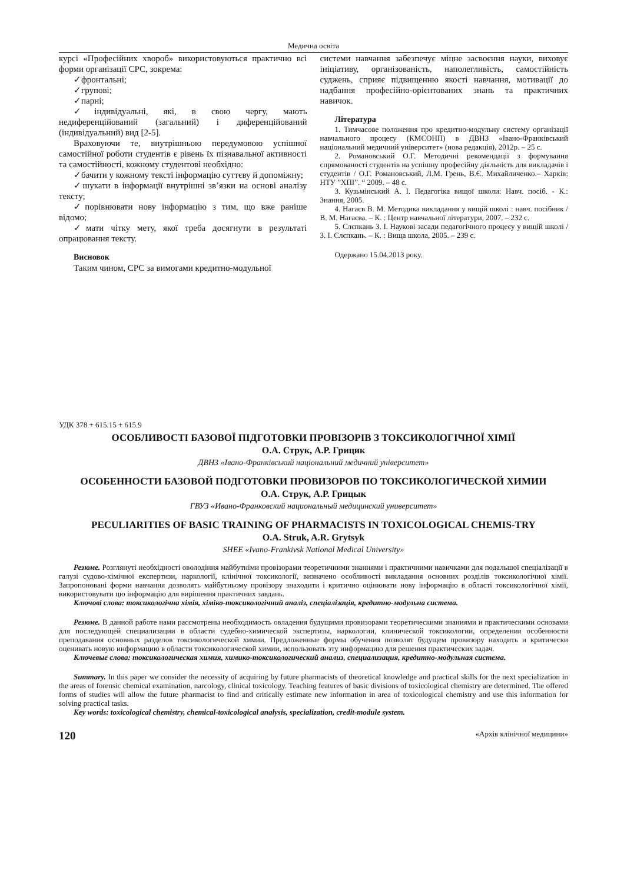Медична освіта
курсі «Професійних хвороб» використовуються практично всі форми організації СРС, зокрема:
✓фронтальні;
✓групові;
✓парні;
✓індивідуальні, які, в свою чергу, мають недиференційований (загальний) і диференційований (індивідуальний) вид [2-5].
Враховуючи те, внутрішньою передумовою успішної самостійної роботи студентів є рівень їх пізнавальної активності та самостійності, кожному студентові необхідно:
✓бачити у кожному тексті інформацію суттєву й допоміжну;
✓шукати в інформації внутрішні зв’язки на основі аналізу тексту;
✓порівнювати нову інформацію з тим, що вже раніше відомо;
✓мати чітку мету, якої треба досягнути в результаті опрацювання тексту.
Висновок
Таким чином, СРС за вимогами кредитно-модульної
системи навчання забезпечує міцне засвоєння науки, виховує ініціативу, організованість, наполегливість, самостійність суджень, сприяє підвищенню якості навчання, мотивації до надбання професійно-орієнтованих знань та практичних навичок.
Література
1. Тимчасове положення про кредитно-модульну систему організації навчального процесу (КМСОНП) в ДВНЗ «Івано-Франківський національний медичний університет» (нова редакція), 2012р. – 25 с.
2. Романовський О.Г. Методичні рекомендації з формування спрямованості студентів на успішну професійну діяльність для викладачів і студентів / О.Г. Романовський, Л.М. Грень, В.Є. Михайличенко.– Харків: НТУ ”ХПІ”. “ 2009. – 48 с.
3. Кузьмінський А. І. Педагогіка вищої школи: Навч. посіб. - К.: Знання, 2005.
4. Нагаєв В. М. Методика викладання у вищій школі : навч. посібник / В. М. Нагаєва. – К. : Центр навчальної літератури, 2007. – 232 с.
5. Слєпкань З. І. Наукові засади педагогічного процесу у вищій школі / З. І. Слєпкань. – К. : Вища школа, 2005. – 239 с.
Одержано 15.04.2013 року.
УДК 378 + 615.15 + 615.9
ОСОБЛИВОСТІ БАЗОВОЇ ПІДГОТОВКИ ПРОВІЗОРІВ З ТОКСИКОЛОГІЧНОЇ ХІМІЇ
О.А. Струк, А.Р. Грицик
ДВНЗ «Івано-Франківський національний медичний університет»
ОСОБЕННОСТИ БАЗОВОЙ ПОДГОТОВКИ ПРОВИЗОРОВ ПО ТОКСИКОЛОГИЧЕСКОЙ ХИМИИ
О.А. Струк, А.Р. Грицык
ГВУЗ «Ивано-Франковский национальный медицинский университет»
PECULIARITIES OF BASIC TRAINING OF PHARMACISTS IN TOXICOLOGICAL CHEMIS-TRY
O.A. Struk, A.R. Grytsyk
SHEE «Ivano-Frankivsk National Medical University»
Резюме. Розглянуті необхідності оволодіння майбутніми провізорами теоретичними знаннями і практичними навичками для подальшої спеціалізації в галузі судово-хімічної експертизи, наркології, клінічної токсикології, визначено особливості викладання основних розділів токсикологічної хімії. Запропоновані форми навчання дозволять майбутньому провізору знаходити і критично оцінювати нову інформацію в області токсикологічної хімії, використовувати цю інформацію для вирішення практичних завдань.
Ключові слова: токсикологічна хімія, хіміко-токсикологічний аналіз, спеціалізація, кредитно-модульна система.
Резюме. В данной работе нами рассмотрены необходимость овладения будущими провизорами теоретическими знаниями и практическими основами для последующей специализации в области судебно-химической экспертизы, наркологии, клинической токсикологии, определения особенности преподавания основных разделов токсикологической химии. Предложенные формы обучения позволят будущем провизору находить и критически оценивать новую информацию в области токсикологической химии, использовать эту информацию для решения практических задач.
Ключевые слова: токсикологическая химия, химико-токсикологический анализ, специализация, кредитно-модульная система.
Summary. In this paper we consider the necessity of acquiring by future pharmacists of theoretical knowledge and practical skills for the next specialization in the areas of forensic chemical examination, narcology, clinical toxicology. Teaching features of basic divisions of toxicological chemistry are determined. The offered forms of studies will allow the future pharmacist to find and critically estimate new information in area of toxicological chemistry and use this information for solving practical tasks.
Key words: toxicological chemistry, chemical-toxicological analysis, specialization, credit-module system.
120 «Архів клінічної медицини»